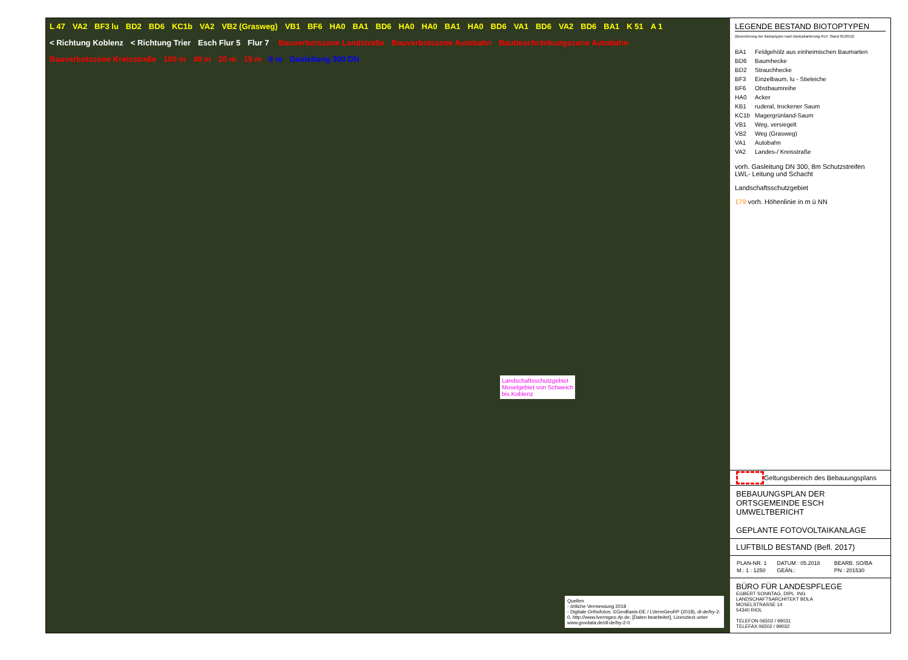L 47 VA2 BF3 lu BD2 BD6 KC1b VA2 VB2 (Grasweg) VB1 BF6 HA0 BA1 BD6 HA0 HA0 BA1 HA0 BD6 VA1 BD6 VA2 BD6 BA1 K 51 A 1 < Richtung Koblenz < Richtung Trier Esch Flur 5 Flur 7 Bauverbotszone Landstraße Bauverbotszone Autobahn Baubeschränkungszone Autobahn Bauverbotszone Kreisstraße 100 m 40 m 20 m 15 m 8 m Gasleitung 300 DN
Landschaftsschutzgebiet
Moselgebiet von Schweich
bis Koblenz
Quellen
- örtliche Vermessung 2018
- Digitale Orthofotos: ©GeoBasis-DE / LVermGeoRP (2018), dl-de/by-2-0, http://www.lvermgeo.rlp.de, [Daten bearbeitet], Lizenztext unter www.govdata.de/dl-de/by-2-0
LEGENDE BESTAND BIOTOPTYPEN
(Bezeichnung der Biotoptypen nach Biotopkartierung RLP, Stand 01/2012)
| BA1 | Feldgehölz aus einheimischen Baumarten |
| BD6 | Baumhecke |
| BD2 | Strauchhecke |
| BF3 | Einzelbaum, lu - Stieleiche |
| BF6 | Obstbaumreihe |
| HA0 | Acker |
| KB1 | ruderal, trockener Saum |
| KC1b | Magergrünland-Saum |
| VB1 | Weg, versiegelt |
| VB2 | Weg (Grasweg) |
| VA1 | Autobahn |
| VA2 | Landes-/ Kreisstraße |
vorh. Gasleitung DN 300, 8m Schutzstreifen
LWL- Leitung und Schacht
Landschaftsschutzgebiet
179 vorh. Höhenlinie in m ü NN
Geltungsbereich des Bebauungsplans
BEBAUUNGSPLAN DER ORTSGEMEINDE ESCH
UMWELTBERICHT
GEPLANTE FOTOVOLTAIKANLAGE
LUFTBILD BESTAND (Befl. 2017)
| PLAN-NR. 1 | DATUM : 05.2018 | BEARB. SO/BA |
| M.: 1 : 1250 | GEÄN.: | PN : 201530 |
BÜRO FÜR LANDESPFLEGE
EGBERT SONNTAG, DIPL. ING
LANDSCHAFTSARCHITEKT BDLA
MOSELSTRASSE 14
54340 RIOL
TELEFON 06502 / 99031
TELEFAX 06502 / 99032